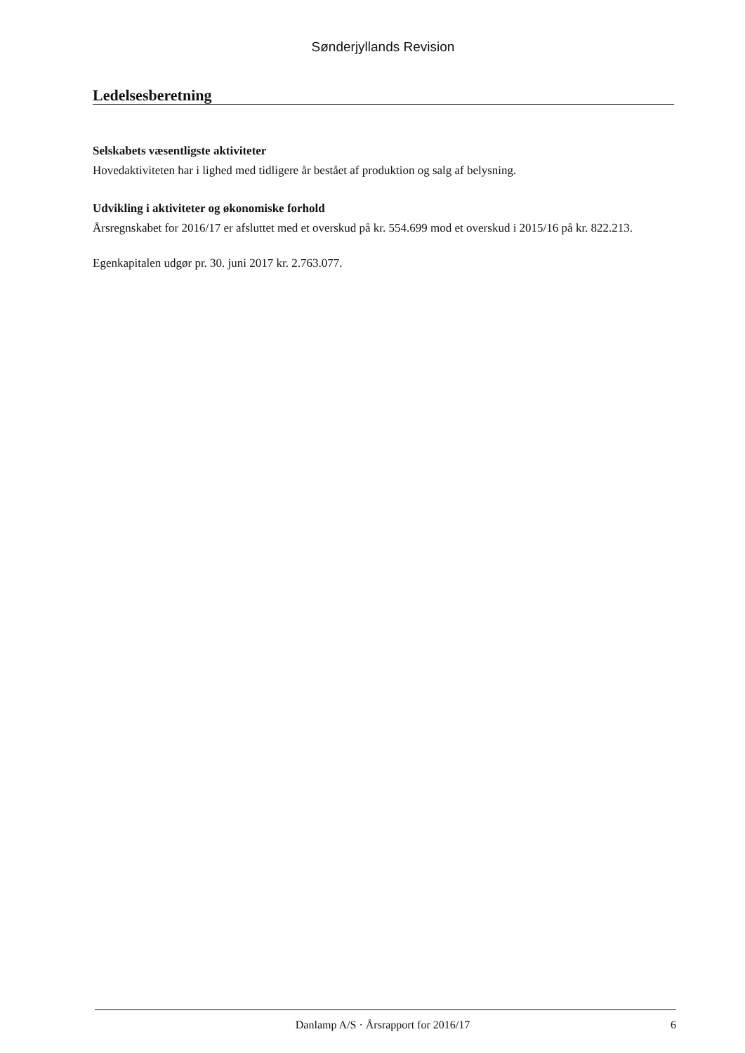Sønderjyllands Revision
Ledelsesberetning
Selskabets væsentligste aktiviteter
Hovedaktiviteten har i lighed med tidligere år bestået af produktion og salg af belysning.
Udvikling i aktiviteter og økonomiske forhold
Årsregnskabet for 2016/17 er afsluttet med et overskud på kr. 554.699 mod et overskud i 2015/16 på kr. 822.213.
Egenkapitalen udgør pr. 30. juni 2017 kr. 2.763.077.
Danlamp A/S · Årsrapport for 2016/17 6